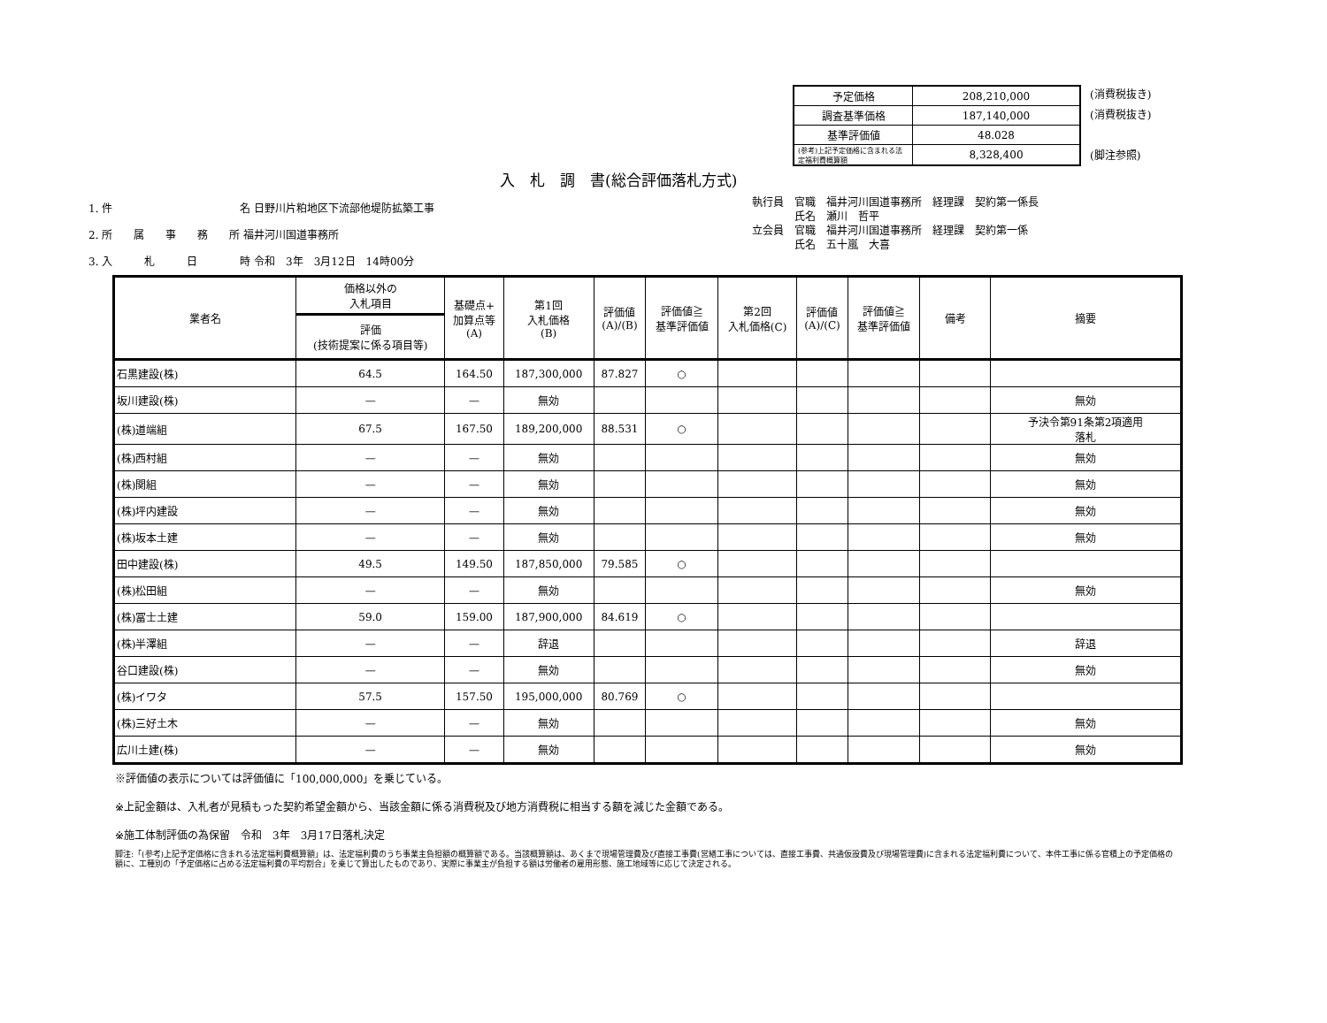| 予定価格 | 208,210,000 |
| 調査基準価格 | 187,140,000 |
| 基準評価値 | 48.028 |
| (参考)上記予定価格に含まれる法定福利費概算額 | 8,328,400 |
(消費税抜き)
(消費税抜き)
(脚注参照)
入　札　調　書(総合評価落札方式)
1. 件　　　　　　　　　　　　名 日野川片粕地区下流部他堤防拡築工事
2. 所　　属　　事　　務　　所 福井河川国道事務所
3. 入　　　札　　　日　　　　時 令和　3年　3月12日　14時00分
執行員　官職　福井河川国道事務所　経理課　契約第一係長
　　　　氏名　瀬川　哲平
立会員　官職　福井河川国道事務所　経理課　契約第一係
　　　　氏名　五十嵐　大喜
| 業者名 | 価格以外の 入札項目 | 基礎点+ 加算点等 (A) | 第1回 入札価格 (B) | 評価値 (A)/(B) | 評価値≧ 基準評価値 | 第2回 入札価格(C) | 評価値 (A)/(C) | 評価値≧ 基準評価値 | 備考 | 摘要 |
| --- | --- | --- | --- | --- | --- | --- | --- | --- | --- | --- |
| | 評価 (技術提案に係る項目等) | | | | | | | | | |
| 石黒建設(株) | 64.5 | 164.50 | 187,300,000 | 87.827 | ○ | | | | | |
| 坂川建設(株) | — | — | 無効 | | | | | | | 無効 |
| (株)道端組 | 67.5 | 167.50 | 189,200,000 | 88.531 | ○ | | | | | 予決令第91条第2項適用 落札 |
| (株)西村組 | — | — | 無効 | | | | | | | 無効 |
| (株)関組 | — | — | 無効 | | | | | | | 無効 |
| (株)坪内建設 | — | — | 無効 | | | | | | | 無効 |
| (株)坂本土建 | — | — | 無効 | | | | | | | 無効 |
| 田中建設(株) | 49.5 | 149.50 | 187,850,000 | 79.585 | ○ | | | | | |
| (株)松田組 | — | — | 無効 | | | | | | | 無効 |
| (株)冨士土建 | 59.0 | 159.00 | 187,900,000 | 84.619 | ○ | | | | | |
| (株)半澤組 | — | — | 辞退 | | | | | | | 辞退 |
| 谷口建設(株) | — | — | 無効 | | | | | | | 無効 |
| (株)イワタ | 57.5 | 157.50 | 195,000,000 | 80.769 | ○ | | | | | |
| (株)三好土木 | — | — | 無効 | | | | | | | 無効 |
| 広川土建(株) | — | — | 無効 | | | | | | | 無効 |
※評価値の表示については評価値に「100,000,000」を乗じている。
※上記金額は、入札者が見積もった契約希望金額から、当該金額に係る消費税及び地方消費税に相当する額を減じた金額である。
※施工体制評価の為保留　令和　3年　3月17日落札決定
脚注:「(参考)上記予定価格に含まれる法定福利費概算額」は、法定福利費のうち事業主負担額の概算額である。当該概算額は、あくまで現場管理費及び直接工事費(営繕工事については、直接工事費、共通仮設費及び現場管理費)に含まれる法定福利費について、本件工事に係る官積上の予定価格の額に、工種別の「予定価格に占める法定福利費の平均割合」を乗じて算出したものであり、実際に事業主が負担する額は労働者の雇用形態、施工地域等に応じて決定される。